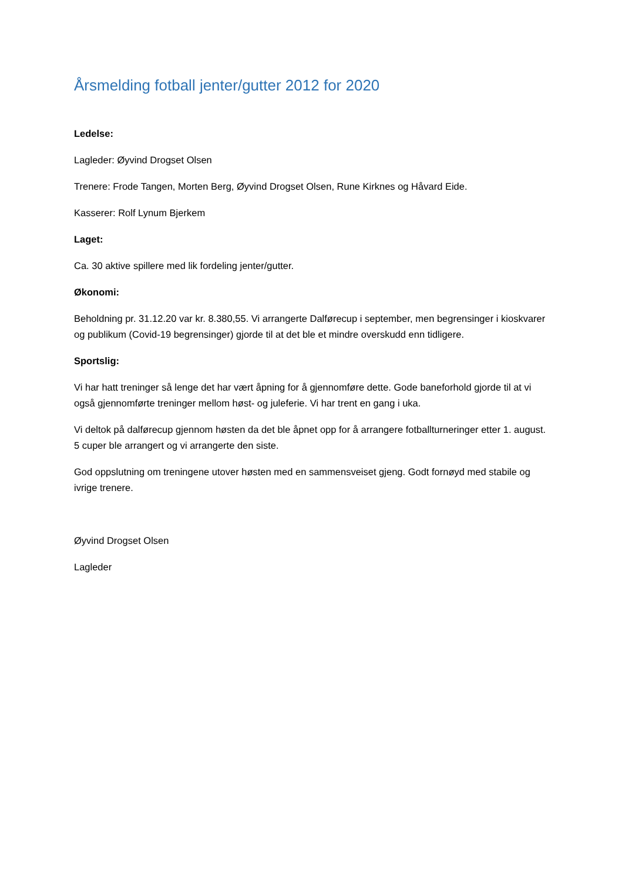Årsmelding fotball jenter/gutter 2012 for 2020
Ledelse:
Lagleder: Øyvind Drogset Olsen
Trenere: Frode Tangen, Morten Berg, Øyvind Drogset Olsen, Rune Kirknes og Håvard Eide.
Kasserer: Rolf Lynum Bjerkem
Laget:
Ca. 30 aktive spillere med lik fordeling jenter/gutter.
Økonomi:
Beholdning pr. 31.12.20 var kr. 8.380,55. Vi arrangerte Dalførecup i september, men begrensinger i kioskvarer og publikum (Covid-19 begrensinger) gjorde til at det ble et mindre overskudd enn tidligere.
Sportslig:
Vi har hatt treninger så lenge det har vært åpning for å gjennomføre dette. Gode baneforhold gjorde til at vi også gjennomførte treninger mellom høst- og juleferie. Vi har trent en gang i uka.
Vi deltok på dalførecup gjennom høsten da det ble åpnet opp for å arrangere fotballturneringer etter 1. august. 5 cuper ble arrangert og vi arrangerte den siste.
God oppslutning om treningene utover høsten med en sammensveiset gjeng. Godt fornøyd med stabile og ivrige trenere.
Øyvind Drogset Olsen
Lagleder